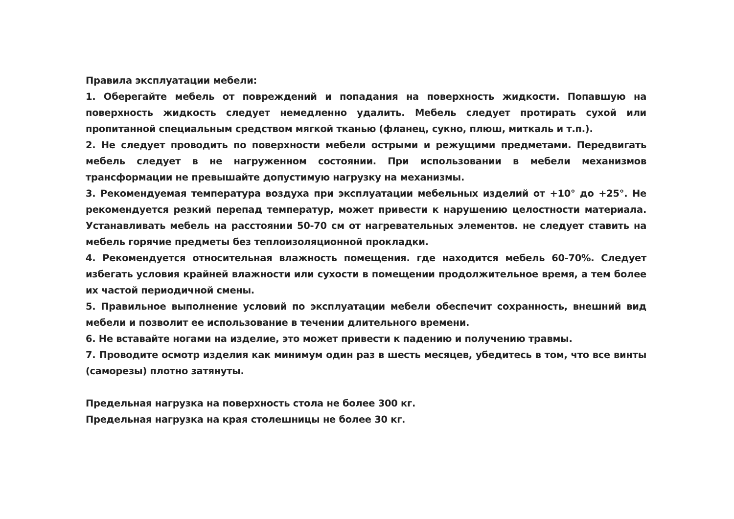Правила эксплуатации мебели:
1. Оберегайте мебель от повреждений и попадания на поверхность жидкости. Попавшую на поверхность жидкость следует немедленно удалить. Мебель следует протирать сухой или пропитанной специальным средством мягкой тканью (фланец, сукно, плюш, миткаль и т.п.).
2. Не следует проводить по поверхности мебели острыми и режущими предметами. Передвигать мебель следует в не нагруженном состоянии. При использовании в мебели механизмов трансформации не превышайте допустимую нагрузку на механизмы.
3. Рекомендуемая температура воздуха при эксплуатации мебельных изделий от +10° до +25°. Не рекомендуется резкий перепад температур, может привести к нарушению целостности материала. Устанавливать мебель на расстоянии 50-70 см от нагревательных элементов. не следует ставить на мебель горячие предметы без теплоизоляционной прокладки.
4. Рекомендуется относительная влажность помещения. где находится мебель 60-70%. Следует избегать условия крайней влажности или сухости в помещении продолжительное время, а тем более их частой периодичной смены.
5. Правильное выполнение условий по эксплуатации мебели обеспечит сохранность, внешний вид мебели и позволит ее использование в течении длительного времени.
6. Не вставайте ногами на изделие, это может привести к падению и получению травмы.
7. Проводите осмотр изделия как минимум один раз в шесть месяцев, убедитесь в том, что все винты (саморезы) плотно затянуты.
Предельная нагрузка на поверхность стола не более 300 кг.
Предельная нагрузка на края столешницы не более 30 кг.